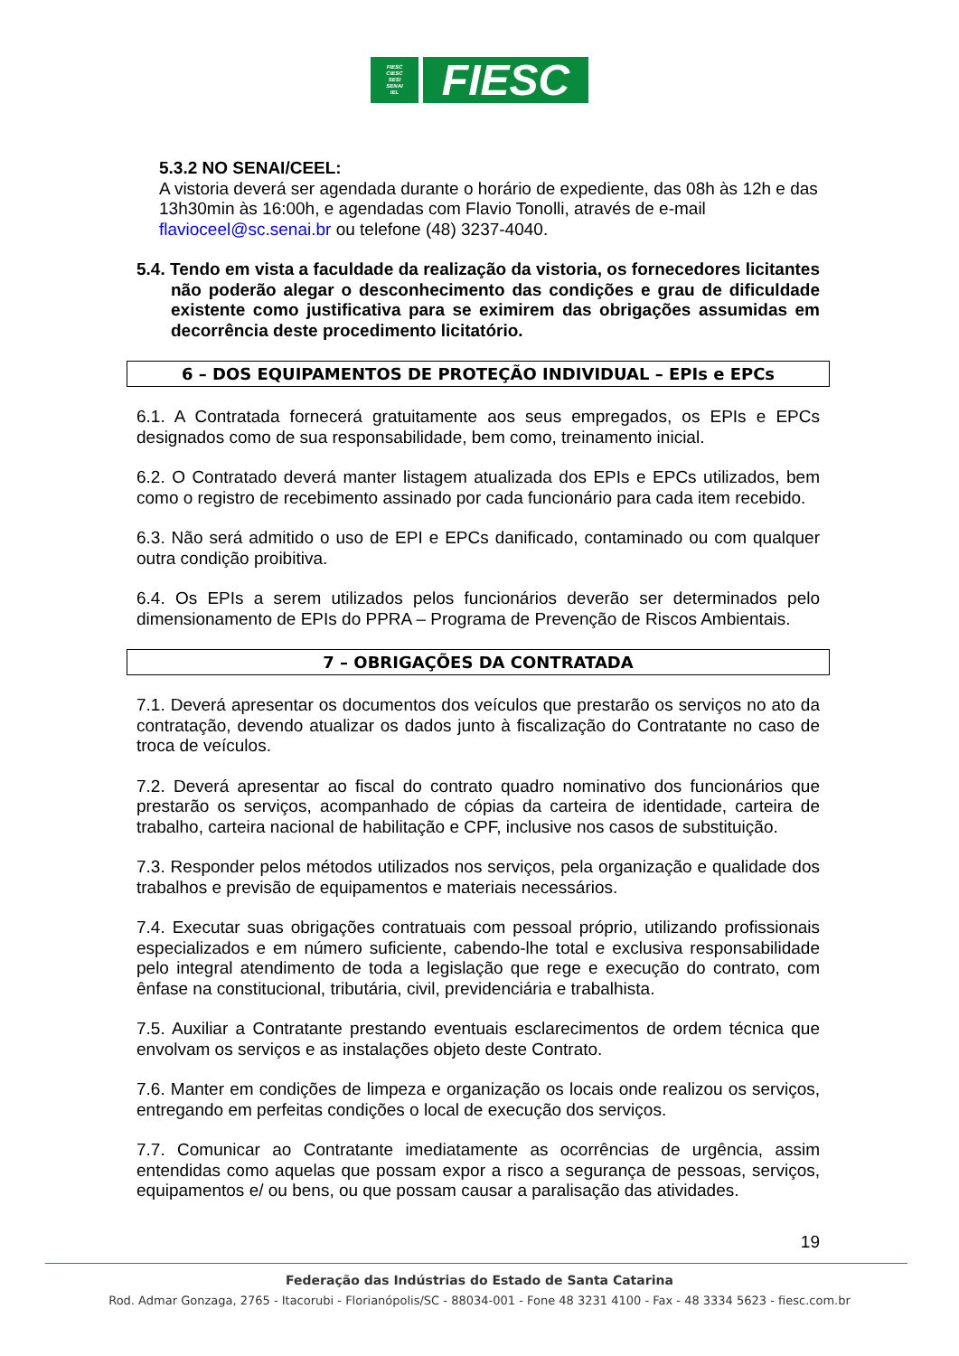FIESC
CIESC
SESI
SENAI
IEL
FIESC
5.3.2 NO SENAI/CEEL:
A vistoria deverá ser agendada durante o horário de expediente, das 08h às 12h e das 13h30min às 16:00h, e agendadas com Flavio Tonolli, através de e-mail flavioceel@sc.senai.br ou telefone (48) 3237-4040.
5.4. Tendo em vista a faculdade da realização da vistoria, os fornecedores licitantes não poderão alegar o desconhecimento das condições e grau de dificuldade existente como justificativa para se eximirem das obrigações assumidas em decorrência deste procedimento licitatório.
6 – DOS EQUIPAMENTOS DE PROTEÇÃO INDIVIDUAL – EPIs e EPCs
6.1. A Contratada fornecerá gratuitamente aos seus empregados, os EPIs e EPCs designados como de sua responsabilidade, bem como, treinamento inicial.
6.2. O Contratado deverá manter listagem atualizada dos EPIs e EPCs utilizados, bem como o registro de recebimento assinado por cada funcionário para cada item recebido.
6.3. Não será admitido o uso de EPI e EPCs danificado, contaminado ou com qualquer outra condição proibitiva.
6.4. Os EPIs a serem utilizados pelos funcionários deverão ser determinados pelo dimensionamento de EPIs do PPRA – Programa de Prevenção de Riscos Ambientais.
7 – OBRIGAÇÕES DA CONTRATADA
7.1. Deverá apresentar os documentos dos veículos que prestarão os serviços no ato da contratação, devendo atualizar os dados junto à fiscalização do Contratante no caso de troca de veículos.
7.2. Deverá apresentar ao fiscal do contrato quadro nominativo dos funcionários que prestarão os serviços, acompanhado de cópias da carteira de identidade, carteira de trabalho, carteira nacional de habilitação e CPF, inclusive nos casos de substituição.
7.3. Responder pelos métodos utilizados nos serviços, pela organização e qualidade dos trabalhos e previsão de equipamentos e materiais necessários.
7.4. Executar suas obrigações contratuais com pessoal próprio, utilizando profissionais especializados e em número suficiente, cabendo-lhe total e exclusiva responsabilidade pelo integral atendimento de toda a legislação que rege e execução do contrato, com ênfase na constitucional, tributária, civil, previdenciária e trabalhista.
7.5. Auxiliar a Contratante prestando eventuais esclarecimentos de ordem técnica que envolvam os serviços e as instalações objeto deste Contrato.
7.6. Manter em condições de limpeza e organização os locais onde realizou os serviços, entregando em perfeitas condições o local de execução dos serviços.
7.7. Comunicar ao Contratante imediatamente as ocorrências de urgência, assim entendidas como aquelas que possam expor a risco a segurança de pessoas, serviços, equipamentos e/ ou bens, ou que possam causar a paralisação das atividades.
19
Federação das Indústrias do Estado de Santa Catarina
Rod. Admar Gonzaga, 2765 - Itacorubi - Florianópolis/SC - 88034-001 - Fone 48 3231 4100 - Fax - 48 3334 5623 - fiesc.com.br